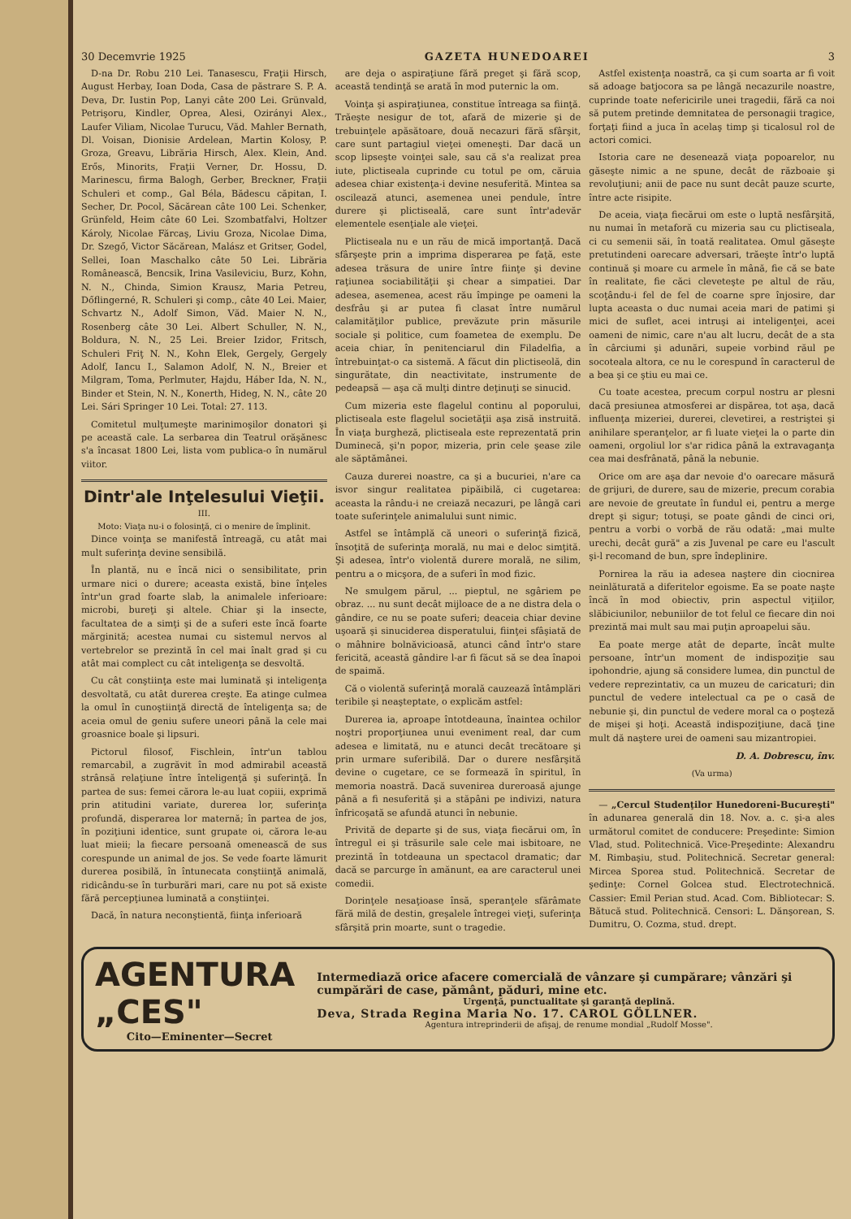30 Decemvrie 1925 GAZETA HUNEDOAREI 3
D-na Dr. Robu 210 Lei. Tanasescu, Fraţii Hirsch, August Herbay, Ioan Doda, Casa de păstrare S. P. A. Deva, Dr. Iustin Pop, Lanyi câte 200 Lei. Grünvald, Petrişoru, Kindler, Oprea, Alesi, Ozirányi Alex., Laufer Viliam, Nicolae Turucu, Văd. Mahler Bernath, Dl. Voisan, Dionisie Ardelean, Martin Kolosy, P. Groza, Greavu, Librăria Hirsch, Alex. Klein, And. Erős, Minorits, Fraţii Verner, Dr. Hossu, D. Marinescu, firma Balogh, Gerber, Breckner, Fraţii Schuleri et comp., Gal Béla, Bădescu căpitan, I. Secher, Dr. Pocol, Săcărean câte 100 Lei. Schenker, Grünfeld, Heim câte 60 Lei. Szombatfalvi, Holtzer Károly, Nicolae Fărcaş, Liviu Groza, Nicolae Dima, Dr. Szegő, Victor Săcărean, Malász et Gritser, Godel, Sellei, Ioan Maschalko câte 50 Lei. Librăria Românească, Bencsik, Irina Vasileviciu, Burz, Kohn, N. N., Chinda, Simion Krausz, Maria Petreu, Dőflingerné, R. Schuleri şi comp., câte 40 Lei. Maier, Schvartz N., Adolf Simon, Văd. Maier N. N., Rosenberg câte 30 Lei. Albert Schuller, N. N., Boldura, N. N., 25 Lei. Breier Izidor, Fritsch, Schuleri Friţ N. N., Kohn Elek, Gergely, Gergely Adolf, Iancu I., Salamon Adolf, N. N., Breier et Milgram, Toma, Perlmuter, Hajdu, Háber Ida, N. N., Binder et Stein, N. N., Konerth, Hideg, N. N., câte 20 Lei. Sári Springer 10 Lei. Total: 27. 113.
Comitetul mulţumeşte marinimoşilor donatori şi pe această cale. La serbarea din Teatrul orăşănesc s'a încasat 1800 Lei, lista vom publica-o în numărul viitor.
Dintr'ale Inţelesului Vieţii.
III.
Moto: Viaţa nu-i o folosinţă, ci o menire de împlinit.
Dince voinţa se manifestă întreagă, cu atât mai mult suferinţa devine sensibilă.
În plantă, nu e încă nici o sensibilitate, prin urmare nici o durere; aceasta există, bine înţeles într'un grad foarte slab, la animalele inferioare: microbi, bureţi şi altele. Chiar şi la insecte, facultatea de a simţi şi de a suferi este încă foarte mărginită; acestea numai cu sistemul nervos al vertebrelor se prezintă în cel mai înalt grad şi cu atât mai complect cu cât inteligenţa se desvoltă.
Cu cât conştiinţa este mai luminată şi inteligenţa desvoltată, cu atât durerea creşte. Ea atinge culmea la omul în cunoştiinţă directă de înteligenţa sa; de aceia omul de geniu sufere uneori până la cele mai groasnice boale şi lipsuri.
Pictorul filosof, Fischlein, într'un tablou remarcabil, a zugrăvit în mod admirabil această strânsă relaţiune între înteligenţă şi suferinţă. În partea de sus: femei cărora le-au luat copiii, exprimă prin atitudini variate, durerea lor, suferinţa profundă, disperarea lor maternă; în partea de jos, în poziţiuni identice, sunt grupate oi, cărora le-au luat mieii; la fiecare persoană omenească de sus corespunde un animal de jos. Se vede foarte lămurit durerea posibilă, în întunecata conştiinţă animală, ridicându-se în turburări mari, care nu pot să existe fără percepţiunea luminată a conştiinţei.
Dacă, în natura neconştientă, fiinţa inferioară
are deja o aspiraţiune fără preget şi fără scop, această tendinţă se arată în mod puternic la om.
Voinţa şi aspiraţiunea, constitue întreaga sa fiinţă. Trăeşte nesigur de tot, afară de mizerie şi de trebuinţele apăsătoare, două necazuri fără sfârşit, care sunt partagiul vieţei omeneşti. Dar dacă un scop lipseşte voinţei sale, sau că s'a realizat prea iute, plictiseala cuprinde cu totul pe om, căruia adesea chiar existenţa-i devine nesuferită. Mintea sa oscilează atunci, asemenea unei pendule, între durere şi plictiseală, care sunt într'adevăr elementele esenţiale ale vieţei.
Plictiseala nu e un rău de mică importanţă. Dacă sfârşeşte prin a imprima disperarea pe faţă, este adesea trăsura de unire între fiinţe şi devine raţiunea sociabilităţii şi chear a simpatiei. Dar adesea, asemenea, acest rău împinge pe oameni la desfrâu şi ar putea fi clasat între numărul calamităţilor publice, prevăzute prin măsurile sociale şi politice, cum foametea de exemplu. De aceia chiar, în penitenciarul din Filadelfia, a întrebuinţat-o ca sistemă. A făcut din plictiseolă, din singurătate, din neactivitate, instrumente de pedeapsă — aşa că mulţi dintre deţinuţi se sinucid.
Cum mizeria este flagelul continu al poporului, plictiseala este flagelul societăţii aşa zisă instruită. În viaţa burgheză, plictiseala este reprezentată prin Duminecă, şi'n popor, mizeria, prin cele şease zile ale săptămânei.
Cauza durerei noastre, ca şi a bucuriei, n'are ca isvor singur realitatea pipăibilă, ci cugetarea: aceasta la rându-i ne creiază necazuri, pe lângă cari toate suferinţele animalului sunt nimic.
Astfel se întâmplă că uneori o suferinţă fizică, însoţită de suferinţa morală, nu mai e deloc simţită. Şi adesea, într'o violentă durere morală, ne silim, pentru a o micşora, de a suferi în mod fizic.
Ne smulgem părul, ... pieptul, ne sgâriem pe obraz. ... nu sunt decât mijloace de a ne distra dela o gândire, ce nu se poate suferi; deaceia chiar devine uşoară şi sinuciderea disperatului, fiinţei sfâşiată de o mâhnire bolnăvicioasă, atunci când într'o stare fericită, această gândire l-ar fi făcut să se dea înapoi de spaimă.
Că o violentă suferinţă morală cauzează întâmplări teribile şi neaşteptate, o explicăm astfel:
Durerea ia, aproape întotdeauna, înaintea ochilor noştri proporţiunea unui eveniment real, dar cum adesea e limitată, nu e atunci decât trecătoare şi prin urmare suferibilă. Dar o durere nesfârşită devine o cugetare, ce se formează în spiritul, în memoria noastră. Dacă suvenirea dureroasă ajunge până a fi nesuferită şi a stăpâni pe indivizi, natura înfricoşată se afundă atunci în nebunie.
Privită de departe şi de sus, viaţa fiecărui om, în întregul ei şi trăsurile sale cele mai isbitoare, ne prezintă în totdeauna un spectacol dramatic; dar dacă se parcurge în amănunt, ea are caracterul unei comedii.
Dorinţele nesaţioase însă, speranţele sfărâmate fără milă de destin, greşalele întregei vieţi, suferinţa sfârşită prin moarte, sunt o tragedie.
Astfel existenţa noastră, ca şi cum soarta ar fi voit să adoage batjocora sa pe lângă necazurile noastre, cuprinde toate nefericirile unei tragedii, fără ca noi să putem pretinde demnitatea de personagii tragice, forţaţi fiind a juca în acelaş timp şi ticalosul rol de actori comici.
Istoria care ne desenează viaţa popoarelor, nu găseşte nimic a ne spune, decât de războaie şi revoluţiuni; anii de pace nu sunt decât pauze scurte, între acte risipite.
De aceia, viaţa fiecărui om este o luptă nesfârşită, nu numai în metaforă cu mizeria sau cu plictiseala, ci cu semenii săi, în toată realitatea. Omul găseşte pretutindeni oarecare adversari, trăeşte într'o luptă continuă şi moare cu armele în mână, fie că se bate în realitate, fie căci cleveteşte pe altul de rău, scoţându-i fel de fel de coarne spre înjosire, dar lupta aceasta o duc numai aceia mari de patimi şi mici de suflet, acei intruşi ai inteligenţei, acei oameni de nimic, care n'au alt lucru, decât de a sta în cârciumi şi adunări, supeie vorbind răul pe socoteala altora, ce nu le corespund în caracterul de a bea şi ce ştiu eu mai ce.
Cu toate acestea, precum corpul nostru ar plesni dacă presiunea atmosferei ar dispărea, tot aşa, dacă influenţa mizeriei, durerei, clevetirei, a restriştei şi anihilare speranţelor, ar fi luate vieţei la o parte din oameni, orgoliul lor s'ar ridica până la extravaganţa cea mai desfrânată, până la nebunie.
Orice om are aşa dar nevoie d'o oarecare măsură de grijuri, de durere, sau de mizerie, precum corabia are nevoie de greutate în fundul ei, pentru a merge drept şi sigur; totuşi, se poate gândi de cinci ori, pentru a vorbi o vorbă de rău odată: „mai multe urechi, decât gură" a zis Juvenal pe care eu l'ascult şi-l recomand de bun, spre îndeplinire.
Pornirea la rău ia adesea naştere din ciocnirea neinlăturată a diferitelor egoisme. Ea se poate naşte încă în mod obiectiv, prin aspectul viţiilor, slăbiciunilor, nebuniilor de tot felul ce fiecare din noi prezintă mai mult sau mai puţin aproapelui său.
Ea poate merge atât de departe, încât multe persoane, într'un moment de indispoziţie sau ipohondrie, ajung să considere lumea, din punctul de vedere reprezintativ, ca un muzeu de caricaturi; din punctul de vedere intelectual ca pe o casă de nebunie şi, din punctul de vedere moral ca o poşteză de mişei şi hoţi. Această indispoziţiune, dacă ţine mult dă naştere urei de oameni sau mizantropiei.
D. A. Dobrescu, înv.
(Va urma)
— „Cercul Studenţilor Hunedoreni-Bucureşti" în adunarea generală din 18. Nov. a. c. şi-a ales următorul comitet de conducere: Preşedinte: Simion Vlad, stud. Politechnică. Vice-Preşedinte: Alexandru M. Rimbaşiu, stud. Politechnică. Secretar general: Mircea Sporea stud. Politechnică. Secretar de şedinţe: Cornel Golcea stud. Electrotechnică. Cassier: Emil Perian stud. Acad. Com. Bibliotecar: S. Bătucă stud. Politechnică. Censori: L. Dănşorean, S. Dumitru, O. Cozma, stud. drept.
AGENTURA „CES"
Cito—Eminenter—Secret
Intermediază orice afacere comercială de vânzare şi cumpărare; vânzări şi cumpărări de case, pământ, păduri, mine etc.
Urgenţă, punctualitate şi garanţă deplină.
Deva, Strada Regina Maria No. 17. CAROL GÖLLNER.
Agentura intreprinderii de afişaj, de renume mondial „Rudolf Mosse".